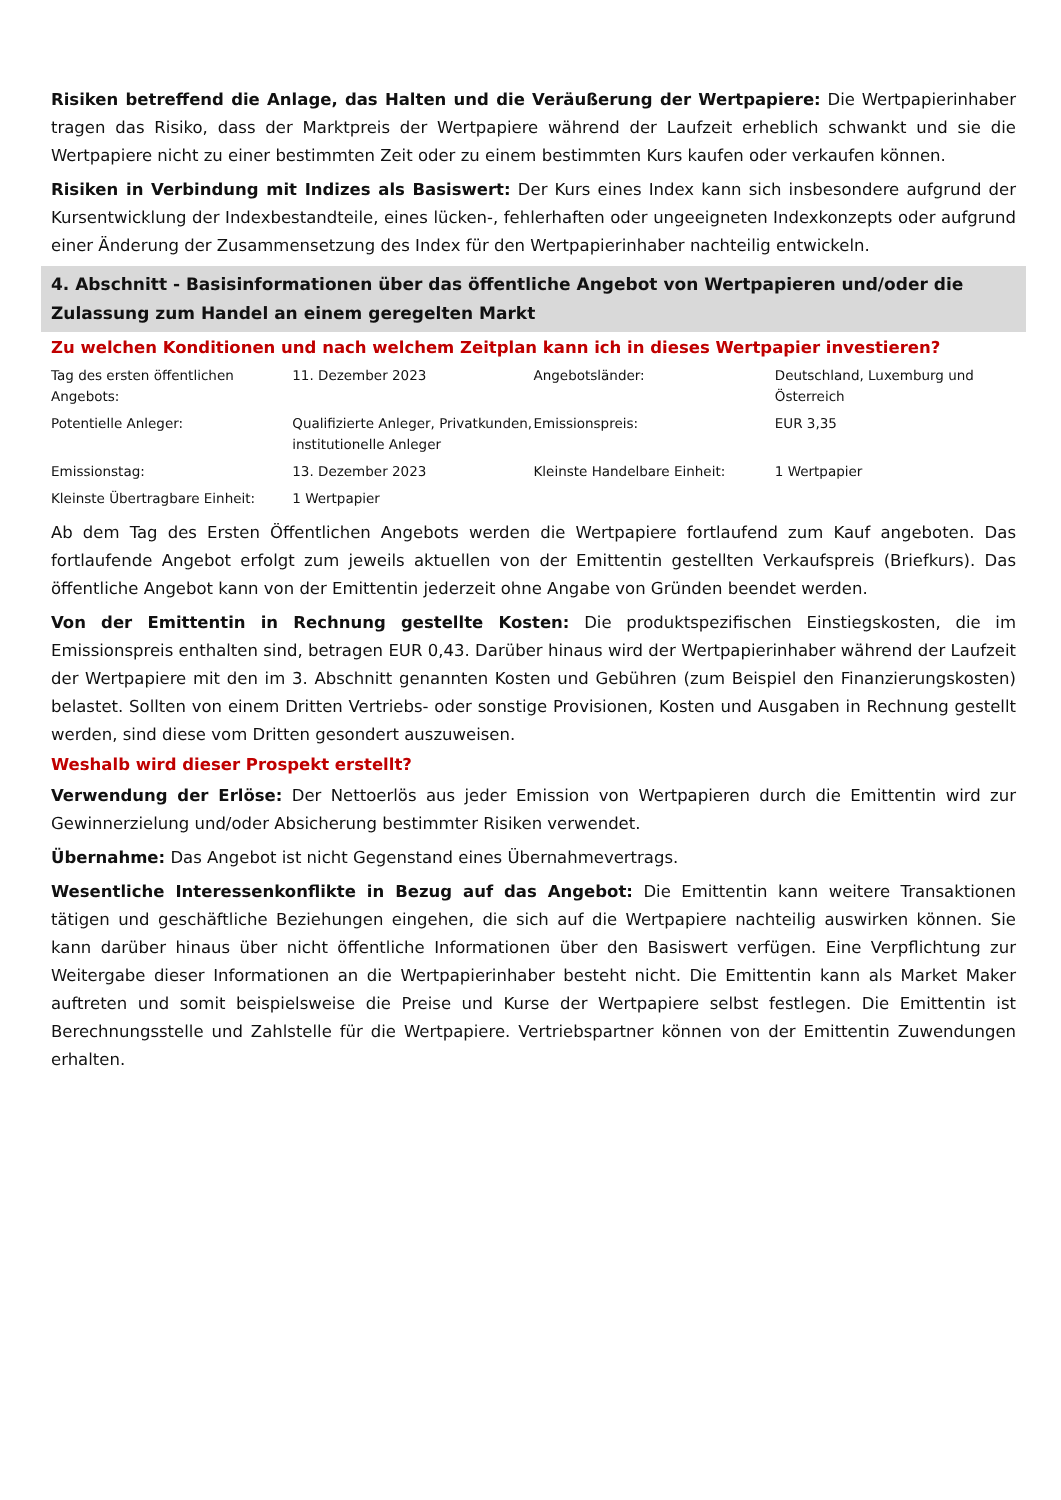Risiken betreffend die Anlage, das Halten und die Veräußerung der Wertpapiere: Die Wertpapierinhaber tragen das Risiko, dass der Marktpreis der Wertpapiere während der Laufzeit erheblich schwankt und sie die Wertpapiere nicht zu einer bestimmten Zeit oder zu einem bestimmten Kurs kaufen oder verkaufen können.
Risiken in Verbindung mit Indizes als Basiswert: Der Kurs eines Index kann sich insbesondere aufgrund der Kursentwicklung der Indexbestandteile, eines lücken-, fehlerhaften oder ungeeigneten Indexkonzepts oder aufgrund einer Änderung der Zusammensetzung des Index für den Wertpapierinhaber nachteilig entwickeln.
4. Abschnitt - Basisinformationen über das öffentliche Angebot von Wertpapieren und/oder die Zulassung zum Handel an einem geregelten Markt
Zu welchen Konditionen und nach welchem Zeitplan kann ich in dieses Wertpapier investieren?
| Tag des ersten öffentlichen Angebots: | 11. Dezember 2023 | Angebotsländer: | Deutschland, Luxemburg und Österreich |
| Potentielle Anleger: | Qualifizierte Anleger, Privatkunden, institutionelle Anleger | Emissionspreis: | EUR 3,35 |
| Emissionstag: | 13. Dezember 2023 | Kleinste Handelbare Einheit: | 1 Wertpapier |
| Kleinste Übertragbare Einheit: | 1 Wertpapier | | |
Ab dem Tag des Ersten Öffentlichen Angebots werden die Wertpapiere fortlaufend zum Kauf angeboten. Das fortlaufende Angebot erfolgt zum jeweils aktuellen von der Emittentin gestellten Verkaufspreis (Briefkurs). Das öffentliche Angebot kann von der Emittentin jederzeit ohne Angabe von Gründen beendet werden.
Von der Emittentin in Rechnung gestellte Kosten: Die produktspezifischen Einstiegskosten, die im Emissionspreis enthalten sind, betragen EUR 0,43. Darüber hinaus wird der Wertpapierinhaber während der Laufzeit der Wertpapiere mit den im 3. Abschnitt genannten Kosten und Gebühren (zum Beispiel den Finanzierungskosten) belastet. Sollten von einem Dritten Vertriebs- oder sonstige Provisionen, Kosten und Ausgaben in Rechnung gestellt werden, sind diese vom Dritten gesondert auszuweisen.
Weshalb wird dieser Prospekt erstellt?
Verwendung der Erlöse: Der Nettoerlös aus jeder Emission von Wertpapieren durch die Emittentin wird zur Gewinnerzielung und/oder Absicherung bestimmter Risiken verwendet.
Übernahme: Das Angebot ist nicht Gegenstand eines Übernahmevertrags.
Wesentliche Interessenkonflikte in Bezug auf das Angebot: Die Emittentin kann weitere Transaktionen tätigen und geschäftliche Beziehungen eingehen, die sich auf die Wertpapiere nachteilig auswirken können. Sie kann darüber hinaus über nicht öffentliche Informationen über den Basiswert verfügen. Eine Verpflichtung zur Weitergabe dieser Informationen an die Wertpapierinhaber besteht nicht. Die Emittentin kann als Market Maker auftreten und somit beispielsweise die Preise und Kurse der Wertpapiere selbst festlegen. Die Emittentin ist Berechnungsstelle und Zahlstelle für die Wertpapiere. Vertriebspartner können von der Emittentin Zuwendungen erhalten.